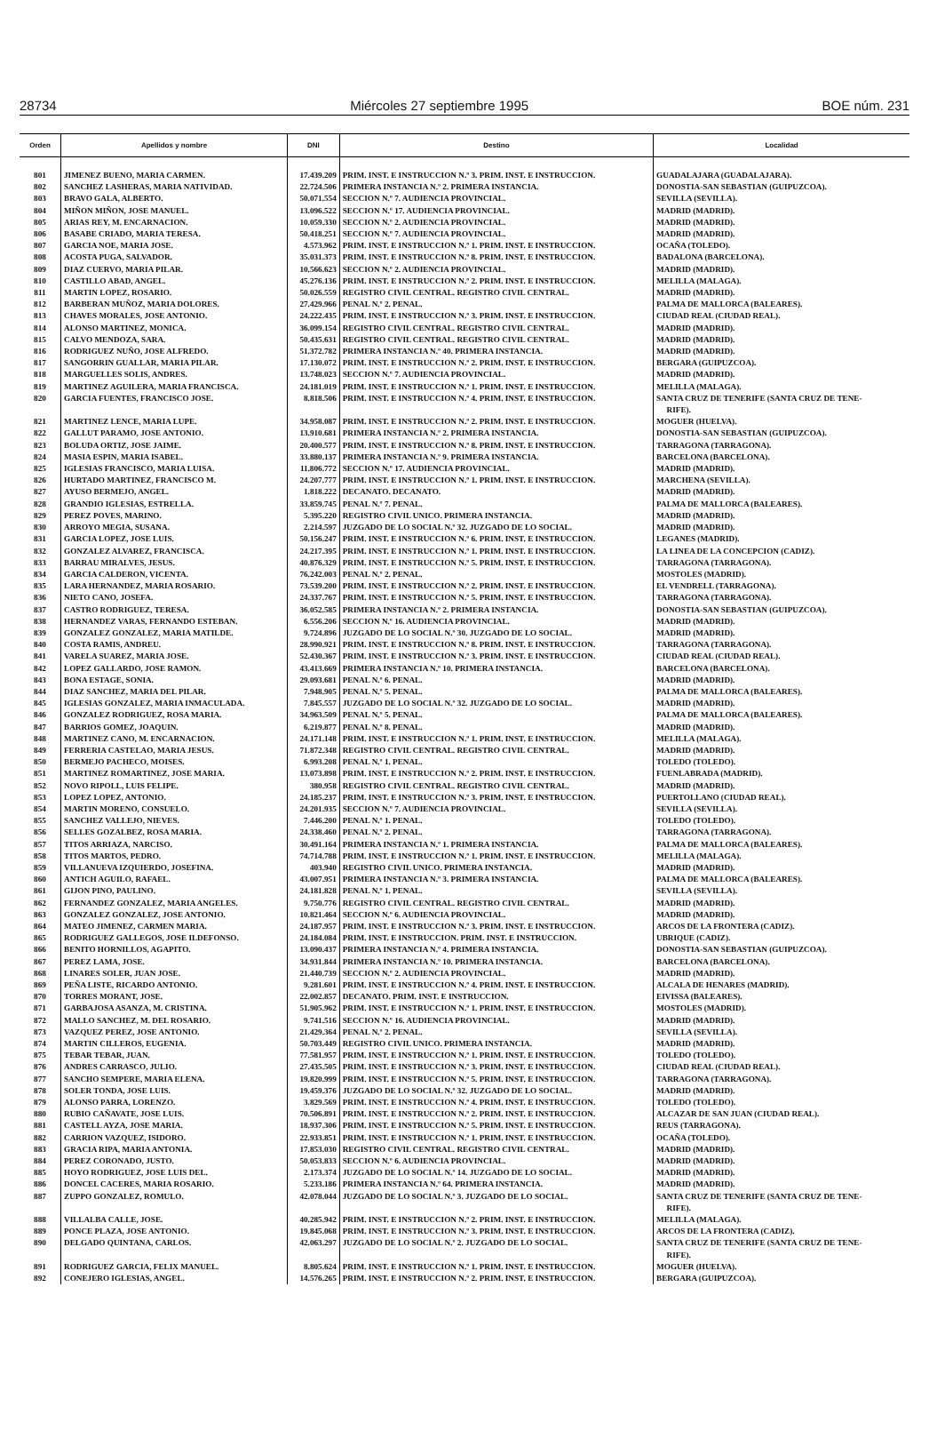28734 Miércoles 27 septiembre 1995 BOE núm. 231
| Orden | Apellidos y nombre | DNI | Destino | Localidad |
| --- | --- | --- | --- | --- |
| 801 | JIMENEZ BUENO, MARIA CARMEN. | 17.439.209 | PRIM. INST. E INSTRUCCION N.º 3. PRIM. INST. E INSTRUCCION. | GUADALAJARA (GUADALAJARA). |
| 802 | SANCHEZ LASHERAS, MARIA NATIVIDAD. | 22.724.506 | PRIMERA INSTANCIA N.º 2. PRIMERA INSTANCIA. | DONOSTIA-SAN SEBASTIAN (GUIPUZCOA). |
| 803 | BRAVO GALA, ALBERTO. | 50.071.554 | SECCION N.º 7. AUDIENCIA PROVINCIAL. | SEVILLA (SEVILLA). |
| 804 | MIÑON MIÑON, JOSE MANUEL. | 13.096.522 | SECCION N.º 17. AUDIENCIA PROVINCIAL. | MADRID (MADRID). |
| 805 | ARIAS REY, M. ENCARNACION. | 10.059.330 | SECCION N.º 2. AUDIENCIA PROVINCIAL. | MADRID (MADRID). |
| 806 | BASABE CRIADO, MARIA TERESA. | 50.418.251 | SECCION N.º 7. AUDIENCIA PROVINCIAL. | MADRID (MADRID). |
| 807 | GARCIA NOE, MARIA JOSE. | 4.573.962 | PRIM. INST. E INSTRUCCION N.º 1. PRIM. INST. E INSTRUCCION. | OCAÑA (TOLEDO). |
| 808 | ACOSTA PUGA, SALVADOR. | 35.031.373 | PRIM. INST. E INSTRUCCION N.º 8. PRIM. INST. E INSTRUCCION. | BADALONA (BARCELONA). |
| 809 | DIAZ CUERVO, MARIA PILAR. | 10.566.623 | SECCION N.º 2. AUDIENCIA PROVINCIAL. | MADRID (MADRID). |
| 810 | CASTILLO ABAD, ANGEL. | 45.276.136 | PRIM. INST. E INSTRUCCION N.º 2. PRIM. INST. E INSTRUCCION. | MELILLA (MALAGA). |
| 811 | MARTIN LOPEZ, ROSARIO. | 50.026.559 | REGISTRO CIVIL CENTRAL. REGISTRO CIVIL CENTRAL. | MADRID (MADRID). |
| 812 | BARBERAN MUÑOZ, MARIA DOLORES. | 27.429.966 | PENAL N.º 2. PENAL. | PALMA DE MALLORCA (BALEARES). |
| 813 | CHAVES MORALES, JOSE ANTONIO. | 24.222.435 | PRIM. INST. E INSTRUCCION N.º 3. PRIM. INST. E INSTRUCCION. | CIUDAD REAL (CIUDAD REAL). |
| 814 | ALONSO MARTINEZ, MONICA. | 36.099.154 | REGISTRO CIVIL CENTRAL. REGISTRO CIVIL CENTRAL. | MADRID (MADRID). |
| 815 | CALVO MENDOZA, SARA. | 50.435.631 | REGISTRO CIVIL CENTRAL. REGISTRO CIVIL CENTRAL. | MADRID (MADRID). |
| 816 | RODRIGUEZ NUÑO, JOSE ALFREDO. | 51.372.782 | PRIMERA INSTANCIA N.º 40. PRIMERA INSTANCIA. | MADRID (MADRID). |
| 817 | SANGORRIN GUALLAR, MARIA PILAR. | 17.130.072 | PRIM. INST. E INSTRUCCION N.º 2. PRIM. INST. E INSTRUCCION. | BERGARA (GUIPUZCOA). |
| 818 | MARGUELLES SOLIS, ANDRES. | 13.748.023 | SECCION N.º 7. AUDIENCIA PROVINCIAL. | MADRID (MADRID). |
| 819 | MARTINEZ AGUILERA, MARIA FRANCISCA. | 24.181.019 | PRIM. INST. E INSTRUCCION N.º 1. PRIM. INST. E INSTRUCCION. | MELILLA (MALAGA). |
| 820 | GARCIA FUENTES, FRANCISCO JOSE. | 8.818.506 | PRIM. INST. E INSTRUCCION N.º 4. PRIM. INST. E INSTRUCCION. | SANTA CRUZ DE TENERIFE (SANTA CRUZ DE TENE- RIFE). |
| 821 | MARTINEZ LENCE, MARIA LUPE. | 34.958.087 | PRIM. INST. E INSTRUCCION N.º 2. PRIM. INST. E INSTRUCCION. | MOGUER (HUELVA). |
| 822 | GALLUT PARAMO, JOSE ANTONIO. | 13.910.681 | PRIMERA INSTANCIA N.º 2. PRIMERA INSTANCIA. | DONOSTIA-SAN SEBASTIAN (GUIPUZCOA). |
| 823 | BOLUDA ORTIZ, JOSE JAIME. | 20.400.577 | PRIM. INST. E INSTRUCCION N.º 8. PRIM. INST. E INSTRUCCION. | TARRAGONA (TARRAGONA). |
| 824 | MASIA ESPIN, MARIA ISABEL. | 33.880.137 | PRIMERA INSTANCIA N.º 9. PRIMERA INSTANCIA. | BARCELONA (BARCELONA). |
| 825 | IGLESIAS FRANCISCO, MARIA LUISA. | 11.806.772 | SECCION N.º 17. AUDIENCIA PROVINCIAL. | MADRID (MADRID). |
| 826 | HURTADO MARTINEZ, FRANCISCO M. | 24.207.777 | PRIM. INST. E INSTRUCCION N.º 1. PRIM. INST. E INSTRUCCION. | MARCHENA (SEVILLA). |
| 827 | AYUSO BERMEJO, ANGEL. | 1.818.222 | DECANATO. DECANATO. | MADRID (MADRID). |
| 828 | GRANDIO IGLESIAS, ESTRELLA. | 33.859.745 | PENAL N.º 7. PENAL. | PALMA DE MALLORCA (BALEARES). |
| 829 | PEREZ POVES, MARINO. | 5.395.220 | REGISTRO CIVIL UNICO. PRIMERA INSTANCIA. | MADRID (MADRID). |
| 830 | ARROYO MEGIA, SUSANA. | 2.214.597 | JUZGADO DE LO SOCIAL N.º 32. JUZGADO DE LO SOCIAL. | MADRID (MADRID). |
| 831 | GARCIA LOPEZ, JOSE LUIS. | 50.156.247 | PRIM. INST. E INSTRUCCION N.º 6. PRIM. INST. E INSTRUCCION. | LEGANES (MADRID). |
| 832 | GONZALEZ ALVAREZ, FRANCISCA. | 24.217.395 | PRIM. INST. E INSTRUCCION N.º 1. PRIM. INST. E INSTRUCCION. | LA LINEA DE LA CONCEPCION (CADIZ). |
| 833 | BARRAU MIRALVES, JESUS. | 40.876.329 | PRIM. INST. E INSTRUCCION N.º 5. PRIM. INST. E INSTRUCCION. | TARRAGONA (TARRAGONA). |
| 834 | GARCIA CALDERON, VICENTA. | 76.242.003 | PENAL N.º 2. PENAL. | MOSTOLES (MADRID). |
| 835 | LARA HERNANDEZ, MARIA ROSARIO. | 73.539.200 | PRIM. INST. E INSTRUCCION N.º 2. PRIM. INST. E INSTRUCCION. | EL VENDRELL (TARRAGONA). |
| 836 | NIETO CANO, JOSEFA. | 24.337.767 | PRIM. INST. E INSTRUCCION N.º 5. PRIM. INST. E INSTRUCCION. | TARRAGONA (TARRAGONA). |
| 837 | CASTRO RODRIGUEZ, TERESA. | 36.052.585 | PRIMERA INSTANCIA N.º 2. PRIMERA INSTANCIA. | DONOSTIA-SAN SEBASTIAN (GUIPUZCOA). |
| 838 | HERNANDEZ VARAS, FERNANDO ESTEBAN. | 6.556.206 | SECCION N.º 16. AUDIENCIA PROVINCIAL. | MADRID (MADRID). |
| 839 | GONZALEZ GONZALEZ, MARIA MATILDE. | 9.724.896 | JUZGADO DE LO SOCIAL N.º 30. JUZGADO DE LO SOCIAL. | MADRID (MADRID). |
| 840 | COSTA RAMIS, ANDREU. | 28.990.921 | PRIM. INST. E INSTRUCCION N.º 8. PRIM. INST. E INSTRUCCION. | TARRAGONA (TARRAGONA). |
| 841 | VARELA SUAREZ, MARIA JOSE. | 52.430.367 | PRIM. INST. E INSTRUCCION N.º 3. PRIM. INST. E INSTRUCCION. | CIUDAD REAL (CIUDAD REAL). |
| 842 | LOPEZ GALLARDO, JOSE RAMON. | 43.413.669 | PRIMERA INSTANCIA N.º 10. PRIMERA INSTANCIA. | BARCELONA (BARCELONA). |
| 843 | BONA ESTAGE, SONIA. | 29.093.681 | PENAL N.º 6. PENAL. | MADRID (MADRID). |
| 844 | DIAZ SANCHEZ, MARIA DEL PILAR. | 7.948.905 | PENAL N.º 5. PENAL. | PALMA DE MALLORCA (BALEARES). |
| 845 | IGLESIAS GONZALEZ, MARIA INMACULADA. | 7.845.557 | JUZGADO DE LO SOCIAL N.º 32. JUZGADO DE LO SOCIAL. | MADRID (MADRID). |
| 846 | GONZALEZ RODRIGUEZ, ROSA MARIA. | 34.963.509 | PENAL N.º 5. PENAL. | PALMA DE MALLORCA (BALEARES). |
| 847 | BARRIOS GOMEZ, JOAQUIN. | 6.219.877 | PENAL N.º 8. PENAL. | MADRID (MADRID). |
| 848 | MARTINEZ CANO, M. ENCARNACION. | 24.171.148 | PRIM. INST. E INSTRUCCION N.º 1. PRIM. INST. E INSTRUCCION. | MELILLA (MALAGA). |
| 849 | FERRERIA CASTELAO, MARIA JESUS. | 71.872.348 | REGISTRO CIVIL CENTRAL. REGISTRO CIVIL CENTRAL. | MADRID (MADRID). |
| 850 | BERMEJO PACHECO, MOISES. | 6.993.208 | PENAL N.º 1. PENAL. | TOLEDO (TOLEDO). |
| 851 | MARTINEZ ROMARTINEZ, JOSE MARIA. | 13.073.898 | PRIM. INST. E INSTRUCCION N.º 2. PRIM. INST. E INSTRUCCION. | FUENLABRADA (MADRID). |
| 852 | NOVO RIPOLL, LUIS FELIPE. | 380.958 | REGISTRO CIVIL CENTRAL. REGISTRO CIVIL CENTRAL. | MADRID (MADRID). |
| 853 | LOPEZ LOPEZ, ANTONIO. | 24.185.237 | PRIM. INST. E INSTRUCCION N.º 3. PRIM. INST. E INSTRUCCION. | PUERTOLLANO (CIUDAD REAL). |
| 854 | MARTIN MORENO, CONSUELO. | 24.201.935 | SECCION N.º 7. AUDIENCIA PROVINCIAL. | SEVILLA (SEVILLA). |
| 855 | SANCHEZ VALLEJO, NIEVES. | 7.446.200 | PENAL N.º 1. PENAL. | TOLEDO (TOLEDO). |
| 856 | SELLES GOZALBEZ, ROSA MARIA. | 24.338.460 | PENAL N.º 2. PENAL. | TARRAGONA (TARRAGONA). |
| 857 | TITOS ARRIAZA, NARCISO. | 30.491.164 | PRIMERA INSTANCIA N.º 1. PRIMERA INSTANCIA. | PALMA DE MALLORCA (BALEARES). |
| 858 | TITOS MARTOS, PEDRO. | 74.714.788 | PRIM. INST. E INSTRUCCION N.º 1. PRIM. INST. E INSTRUCCION. | MELILLA (MALAGA). |
| 859 | VILLANUEVA IZQUIERDO, JOSEFINA. | 403.940 | REGISTRO CIVIL UNICO. PRIMERA INSTANCIA. | MADRID (MADRID). |
| 860 | ANTICH AGUILO, RAFAEL. | 43.007.951 | PRIMERA INSTANCIA N.º 3. PRIMERA INSTANCIA. | PALMA DE MALLORCA (BALEARES). |
| 861 | GIJON PINO, PAULINO. | 24.181.828 | PENAL N.º 1. PENAL. | SEVILLA (SEVILLA). |
| 862 | FERNANDEZ GONZALEZ, MARIA ANGELES. | 9.750.776 | REGISTRO CIVIL CENTRAL. REGISTRO CIVIL CENTRAL. | MADRID (MADRID). |
| 863 | GONZALEZ GONZALEZ, JOSE ANTONIO. | 10.821.464 | SECCION N.º 6. AUDIENCIA PROVINCIAL. | MADRID (MADRID). |
| 864 | MATEO JIMENEZ, CARMEN MARIA. | 24.187.957 | PRIM. INST. E INSTRUCCION N.º 3. PRIM. INST. E INSTRUCCION. | ARCOS DE LA FRONTERA (CADIZ). |
| 865 | RODRIGUEZ GALLEGOS, JOSE ILDEFONSO. | 24.184.084 | PRIM. INST. E INSTRUCCION. PRIM. INST. E INSTRUCCION. | UBRIQUE (CADIZ). |
| 866 | BENITO HORNILLOS, AGAPITO. | 13.090.437 | PRIMERA INSTANCIA N.º 4. PRIMERA INSTANCIA. | DONOSTIA-SAN SEBASTIAN (GUIPUZCOA). |
| 867 | PEREZ LAMA, JOSE. | 34.931.844 | PRIMERA INSTANCIA N.º 10. PRIMERA INSTANCIA. | BARCELONA (BARCELONA). |
| 868 | LINARES SOLER, JUAN JOSE. | 21.440.739 | SECCION N.º 2. AUDIENCIA PROVINCIAL. | MADRID (MADRID). |
| 869 | PEÑA LISTE, RICARDO ANTONIO. | 9.281.601 | PRIM. INST. E INSTRUCCION N.º 4. PRIM. INST. E INSTRUCCION. | ALCALA DE HENARES (MADRID). |
| 870 | TORRES MORANT, JOSE. | 22.002.857 | DECANATO. PRIM. INST. E INSTRUCCION. | EIVISSA (BALEARES). |
| 871 | GARBAJOSA ASANZA, M. CRISTINA. | 51.905.962 | PRIM. INST. E INSTRUCCION N.º 1. PRIM. INST. E INSTRUCCION. | MOSTOLES (MADRID). |
| 872 | MALLO SANCHEZ, M. DEL ROSARIO. | 9.741.516 | SECCION N.º 16. AUDIENCIA PROVINCIAL. | MADRID (MADRID). |
| 873 | VAZQUEZ PEREZ, JOSE ANTONIO. | 21.429.364 | PENAL N.º 2. PENAL. | SEVILLA (SEVILLA). |
| 874 | MARTIN CILLEROS, EUGENIA. | 50.703.449 | REGISTRO CIVIL UNICO. PRIMERA INSTANCIA. | MADRID (MADRID). |
| 875 | TEBAR TEBAR, JUAN. | 77.581.957 | PRIM. INST. E INSTRUCCION N.º 1. PRIM. INST. E INSTRUCCION. | TOLEDO (TOLEDO). |
| 876 | ANDRES CARRASCO, JULIO. | 27.435.505 | PRIM. INST. E INSTRUCCION N.º 3. PRIM. INST. E INSTRUCCION. | CIUDAD REAL (CIUDAD REAL). |
| 877 | SANCHO SEMPERE, MARIA ELENA. | 19.820.999 | PRIM. INST. E INSTRUCCION N.º 5. PRIM. INST. E INSTRUCCION. | TARRAGONA (TARRAGONA). |
| 878 | SOLER TONDA, JOSE LUIS. | 19.459.376 | JUZGADO DE LO SOCIAL N.º 32. JUZGADO DE LO SOCIAL. | MADRID (MADRID). |
| 879 | ALONSO PARRA, LORENZO. | 3.829.569 | PRIM. INST. E INSTRUCCION N.º 4. PRIM. INST. E INSTRUCCION. | TOLEDO (TOLEDO). |
| 880 | RUBIO CAÑAVATE, JOSE LUIS. | 70.506.891 | PRIM. INST. E INSTRUCCION N.º 2. PRIM. INST. E INSTRUCCION. | ALCAZAR DE SAN JUAN (CIUDAD REAL). |
| 881 | CASTELL AYZA, JOSE MARIA. | 18.937.306 | PRIM. INST. E INSTRUCCION N.º 5. PRIM. INST. E INSTRUCCION. | REUS (TARRAGONA). |
| 882 | CARRION VAZQUEZ, ISIDORO. | 22.933.851 | PRIM. INST. E INSTRUCCION N.º 1. PRIM. INST. E INSTRUCCION. | OCAÑA (TOLEDO). |
| 883 | GRACIA RIPA, MARIA ANTONIA. | 17.853.030 | REGISTRO CIVIL CENTRAL. REGISTRO CIVIL CENTRAL. | MADRID (MADRID). |
| 884 | PEREZ CORONADO, JUSTO. | 50.053.833 | SECCION N.º 6. AUDIENCIA PROVINCIAL. | MADRID (MADRID). |
| 885 | HOYO RODRIGUEZ, JOSE LUIS DEL. | 2.173.374 | JUZGADO DE LO SOCIAL N.º 14. JUZGADO DE LO SOCIAL. | MADRID (MADRID). |
| 886 | DONCEL CACERES, MARIA ROSARIO. | 5.233.186 | PRIMERA INSTANCIA N.º 64. PRIMERA INSTANCIA. | MADRID (MADRID). |
| 887 | ZUPPO GONZALEZ, ROMULO. | 42.078.044 | JUZGADO DE LO SOCIAL N.º 3. JUZGADO DE LO SOCIAL. | SANTA CRUZ DE TENERIFE (SANTA CRUZ DE TENE- RIFE). |
| 888 | VILLALBA CALLE, JOSE. | 40.285.942 | PRIM. INST. E INSTRUCCION N.º 2. PRIM. INST. E INSTRUCCION. | MELILLA (MALAGA). |
| 889 | PONCE PLAZA, JOSE ANTONIO. | 19.845.068 | PRIM. INST. E INSTRUCCION N.º 3. PRIM. INST. E INSTRUCCION. | ARCOS DE LA FRONTERA (CADIZ). |
| 890 | DELGADO QUINTANA, CARLOS. | 42.063.297 | JUZGADO DE LO SOCIAL N.º 2. JUZGADO DE LO SOCIAL. | SANTA CRUZ DE TENERIFE (SANTA CRUZ DE TENE- RIFE). |
| 891 | RODRIGUEZ GARCIA, FELIX MANUEL. | 8.805.624 | PRIM. INST. E INSTRUCCION N.º 1. PRIM. INST. E INSTRUCCION. | MOGUER (HUELVA). |
| 892 | CONEJERO IGLESIAS, ANGEL. | 14.576.265 | PRIM. INST. E INSTRUCCION N.º 2. PRIM. INST. E INSTRUCCION. | BERGARA (GUIPUZCOA). |